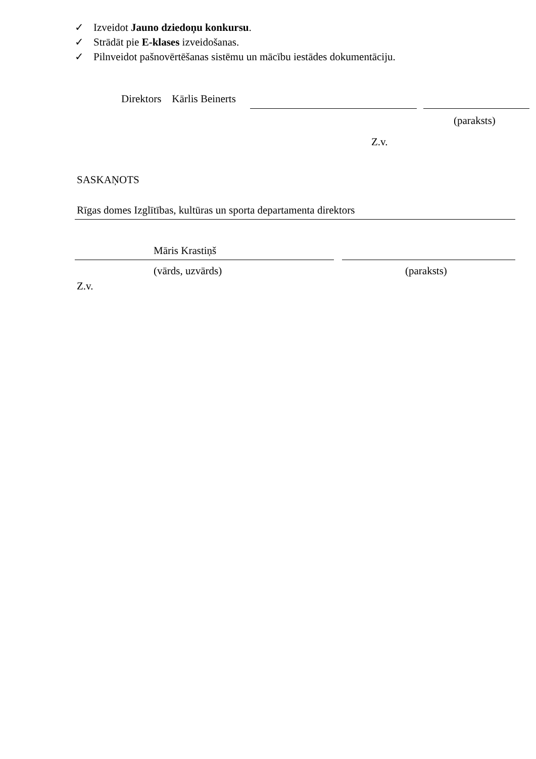✓ Izveidot Jauno dziedoņu konkursu.
✓ Strādāt pie E-klases izveidošanas.
✓ Pilnveidot pašnovērtēšanas sistēmu un mācību iestādes dokumentāciju.
Direktors Kārlis Beinerts
(paraksts)
Z.v.
SASKAŅOTS
Rīgas domes Izglītības, kultūras un sporta departamenta direktors
Māris Krastiņš
(vārds, uzvārds) (paraksts)
Z.v.